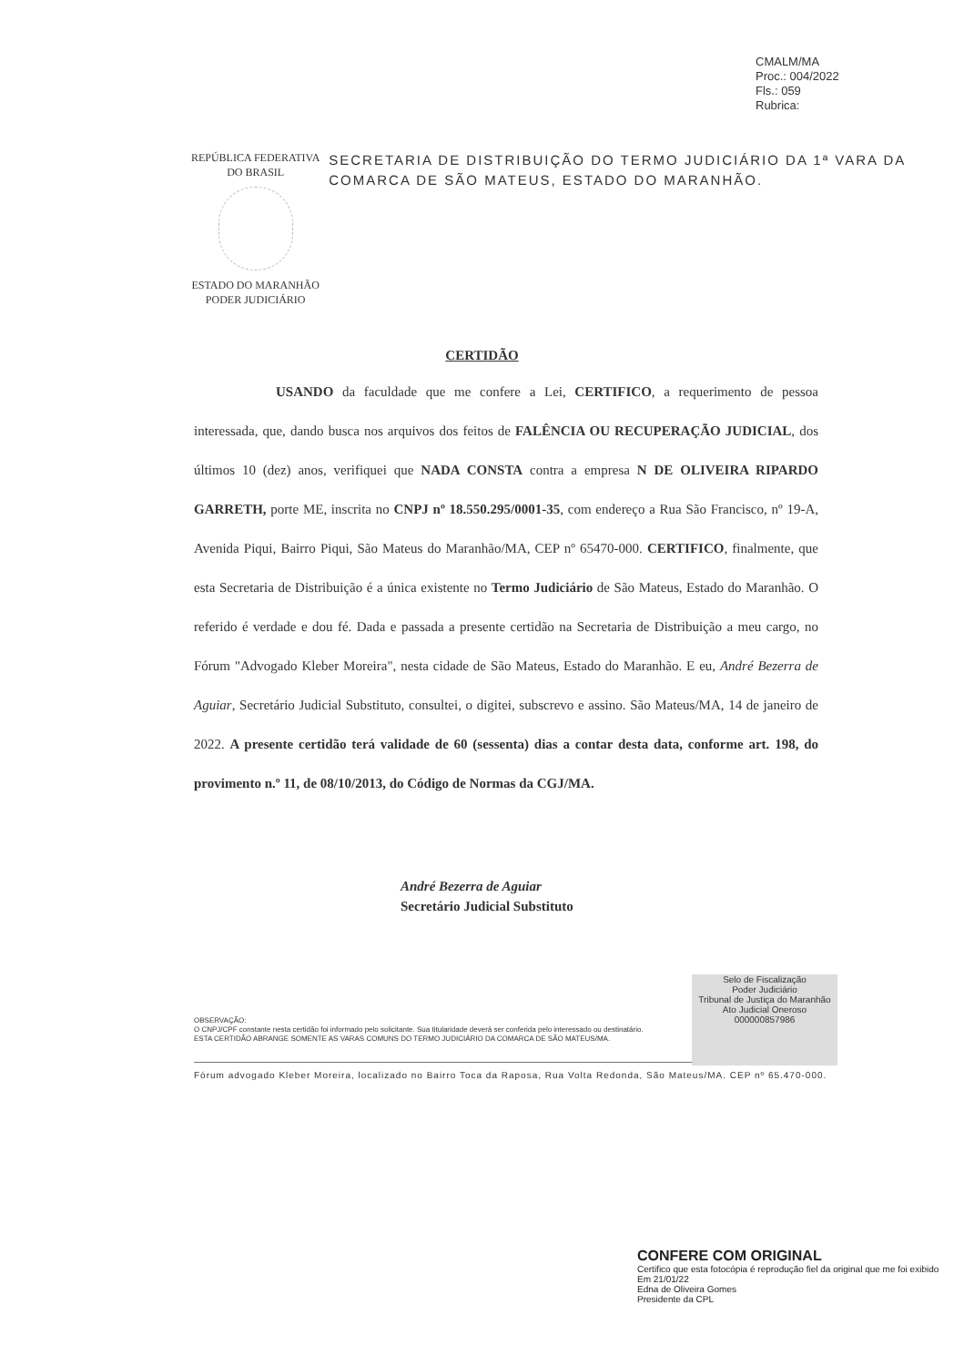CMALM/MA
Proc.: 004/2022
Fls.: 059
Rubrica:
REPÚBLICA FEDERATIVA
DO BRASIL
ESTADO DO MARANHÃO
PODER JUDICIÁRIO
SECRETARIA DE DISTRIBUIÇÃO DO TERMO JUDICIÁRIO DA 1ª VARA DA COMARCA DE SÃO MATEUS, ESTADO DO MARANHÃO.
CERTIDÃO
      USANDO da faculdade que me confere a Lei, CERTIFICO, a requerimento de pessoa interessada, que, dando busca nos arquivos dos feitos de FALÊNCIA OU RECUPERAÇÃO JUDICIAL, dos últimos 10 (dez) anos, verifiquei que NADA CONSTA contra a empresa N DE OLIVEIRA RIPARDO GARRETH, porte ME, inscrita no CNPJ nº 18.550.295/0001-35, com endereço a Rua São Francisco, nº 19-A, Avenida Piqui, Bairro Piqui, São Mateus do Maranhão/MA, CEP nº 65470-000. CERTIFICO, finalmente, que esta Secretaria de Distribuição é a única existente no Termo Judiciário de São Mateus, Estado do Maranhão. O referido é verdade e dou fé. Dada e passada a presente certidão na Secretaria de Distribuição a meu cargo, no Fórum "Advogado Kleber Moreira", nesta cidade de São Mateus, Estado do Maranhão. E eu, André Bezerra de Aguiar, Secretário Judicial Substituto, consultei, o digitei, subscrevo e assino. São Mateus/MA, 14 de janeiro de 2022. A presente certidão terá validade de 60 (sessenta) dias a contar desta data, conforme art. 198, do provimento n.º 11, de 08/10/2013, do Código de Normas da CGJ/MA.
André Bezerra de Aguiar
Secretário Judicial Substituto
Selo de Fiscalização
Poder Judiciário
Tribunal de Justiça do Maranhão
Ato Judicial Oneroso
000000857986
OBSERVAÇÃO:
O CNPJ/CPF constante nesta certidão foi informado pelo solicitante. Sua titularidade deverá ser conferida pelo interessado ou destinatário.
ESTA CERTIDÃO ABRANGE SOMENTE AS VARAS COMUNS DO TERMO JUDICIÁRIO DA COMARCA DE SÃO MATEUS/MA.
Fórum advogado Kleber Moreira, localizado no Bairro Toca da Raposa, Rua Volta Redonda, São Mateus/MA. CEP nº 65.470-000.
CONFERE COM ORIGINAL
Certifico que esta fotocópia é reprodução fiel da original que me foi exibido
Em 21/01/22
Edna de Oliveira Gomes
Presidente da CPL